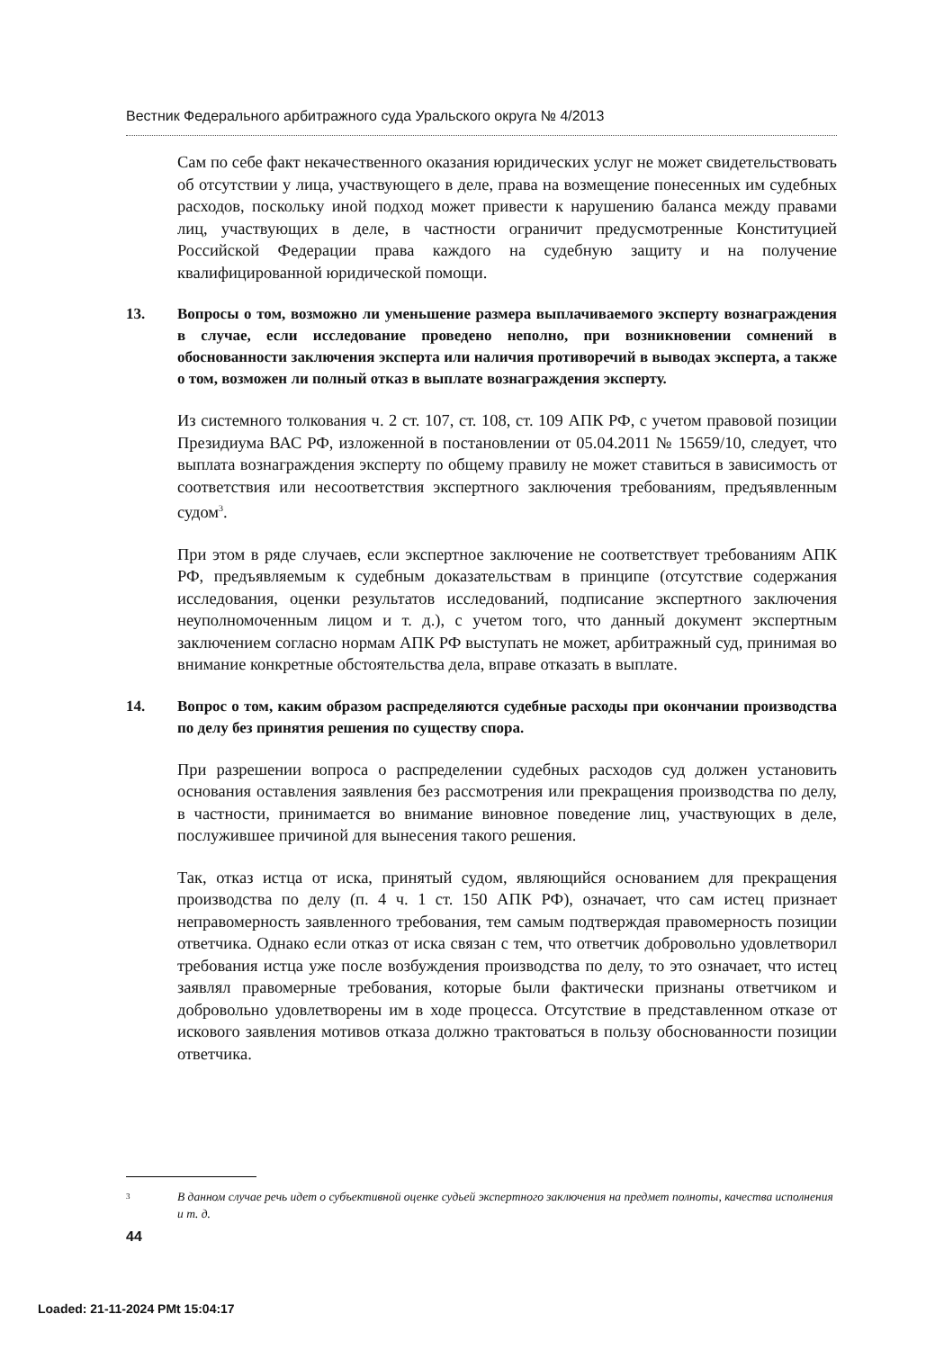Вестник Федерального арбитражного суда Уральского округа № 4/2013
Сам по себе факт некачественного оказания юридических услуг не может свидетельствовать об отсутствии у лица, участвующего в деле, права на возмещение понесенных им судебных расходов, поскольку иной подход может привести к нарушению баланса между правами лиц, участвующих в деле, в частности ограничит предусмотренные Конституцией Российской Федерации права каждого на судебную защиту и на получение квалифицированной юридической помощи.
13. Вопросы о том, возможно ли уменьшение размера выплачиваемого эксперту вознаграждения в случае, если исследование проведено неполно, при возникновении сомнений в обоснованности заключения эксперта или наличия противоречий в выводах эксперта, а также о том, возможен ли полный отказ в выплате вознаграждения эксперту.
Из системного толкования ч. 2 ст. 107, ст. 108, ст. 109 АПК РФ, с учетом правовой позиции Президиума ВАС РФ, изложенной в постановлении от 05.04.2011 № 15659/10, следует, что выплата вознаграждения эксперту по общему правилу не может ставиться в зависимость от соответствия или несоответствия экспертного заключения требованиям, предъявленным судом<sup>3</sup>.
При этом в ряде случаев, если экспертное заключение не соответствует требованиям АПК РФ, предъявляемым к судебным доказательствам в принципе (отсутствие содержания исследования, оценки результатов исследований, подписание экспертного заключения неуполномоченным лицом и т. д.), с учетом того, что данный документ экспертным заключением согласно нормам АПК РФ выступать не может, арбитражный суд, принимая во внимание конкретные обстоятельства дела, вправе отказать в выплате.
14. Вопрос о том, каким образом распределяются судебные расходы при окончании производства по делу без принятия решения по существу спора.
При разрешении вопроса о распределении судебных расходов суд должен установить основания оставления заявления без рассмотрения или прекращения производства по делу, в частности, принимается во внимание виновное поведение лиц, участвующих в деле, послужившее причиной для вынесения такого решения.
Так, отказ истца от иска, принятый судом, являющийся основанием для прекращения производства по делу (п. 4 ч. 1 ст. 150 АПК РФ), означает, что сам истец признает неправомерность заявленного требования, тем самым подтверждая правомерность позиции ответчика. Однако если отказ от иска связан с тем, что ответчик добровольно удовлетворил требования истца уже после возбуждения производства по делу, то это означает, что истец заявлял правомерные требования, которые были фактически признаны ответчиком и добровольно удовлетворены им в ходе процесса. Отсутствие в представленном отказе от искового заявления мотивов отказа должно трактоваться в пользу обоснованности позиции ответчика.
3 В данном случае речь идет о субъективной оценке судьей экспертного заключения на предмет полноты, качества исполнения и т. д.
44
Loaded: 21-11-2024 PMt 15:04:17